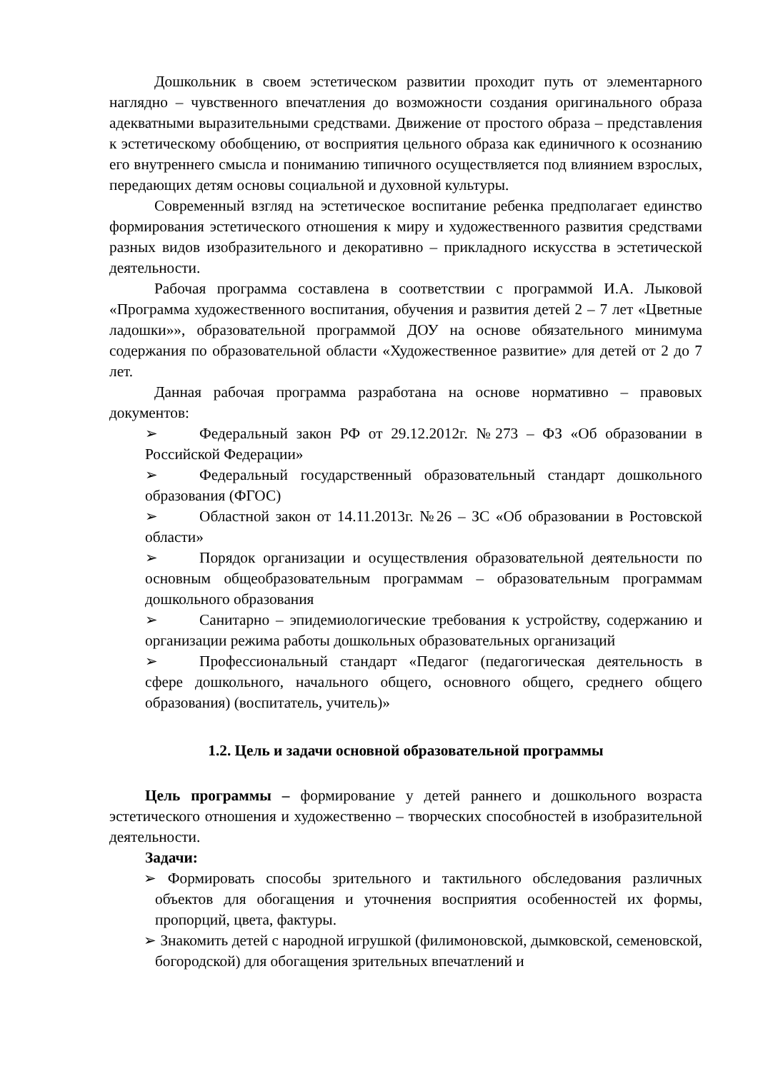Дошкольник в своем эстетическом развитии проходит путь от элементарного наглядно – чувственного впечатления до возможности создания оригинального образа адекватными выразительными средствами. Движение от простого образа – представления к эстетическому обобщению, от восприятия цельного образа как единичного к осознанию его внутреннего смысла и пониманию типичного осуществляется под влиянием взрослых, передающих детям основы социальной и духовной культуры.
Современный взгляд на эстетическое воспитание ребенка предполагает единство формирования эстетического отношения к миру и художественного развития средствами разных видов изобразительного и декоративно – прикладного искусства в эстетической деятельности.
Рабочая программа составлена в соответствии с программой И.А. Лыковой «Программа художественного воспитания, обучения и развития детей 2 – 7 лет «Цветные ладошки»», образовательной программой ДОУ на основе обязательного минимума содержания по образовательной области «Художественное развитие» для детей от 2 до 7 лет.
Данная рабочая программа разработана на основе нормативно – правовых документов:
➢ Федеральный закон РФ от 29.12.2012г. №273 – ФЗ «Об образовании в Российской Федерации»
➢ Федеральный государственный образовательный стандарт дошкольного образования (ФГОС)
➢ Областной закон от 14.11.2013г. №26 – ЗС «Об образовании в Ростовской области»
➢ Порядок организации и осуществления образовательной деятельности по основным общеобразовательным программам – образовательным программам дошкольного образования
➢ Санитарно – эпидемиологические требования к устройству, содержанию и организации режима работы дошкольных образовательных организаций
➢ Профессиональный стандарт «Педагог (педагогическая деятельность в сфере дошкольного, начального общего, основного общего, среднего общего образования) (воспитатель, учитель)»
1.2. Цель и задачи основной образовательной программы
Цель программы – формирование у детей раннего и дошкольного возраста эстетического отношения и художественно – творческих способностей в изобразительной деятельности.
Задачи:
➢ Формировать способы зрительного и тактильного обследования различных объектов для обогащения и уточнения восприятия особенностей их формы, пропорций, цвета, фактуры.
➢ Знакомить детей с народной игрушкой (филимоновской, дымковской, семеновской, богородской) для обогащения зрительных впечатлений и